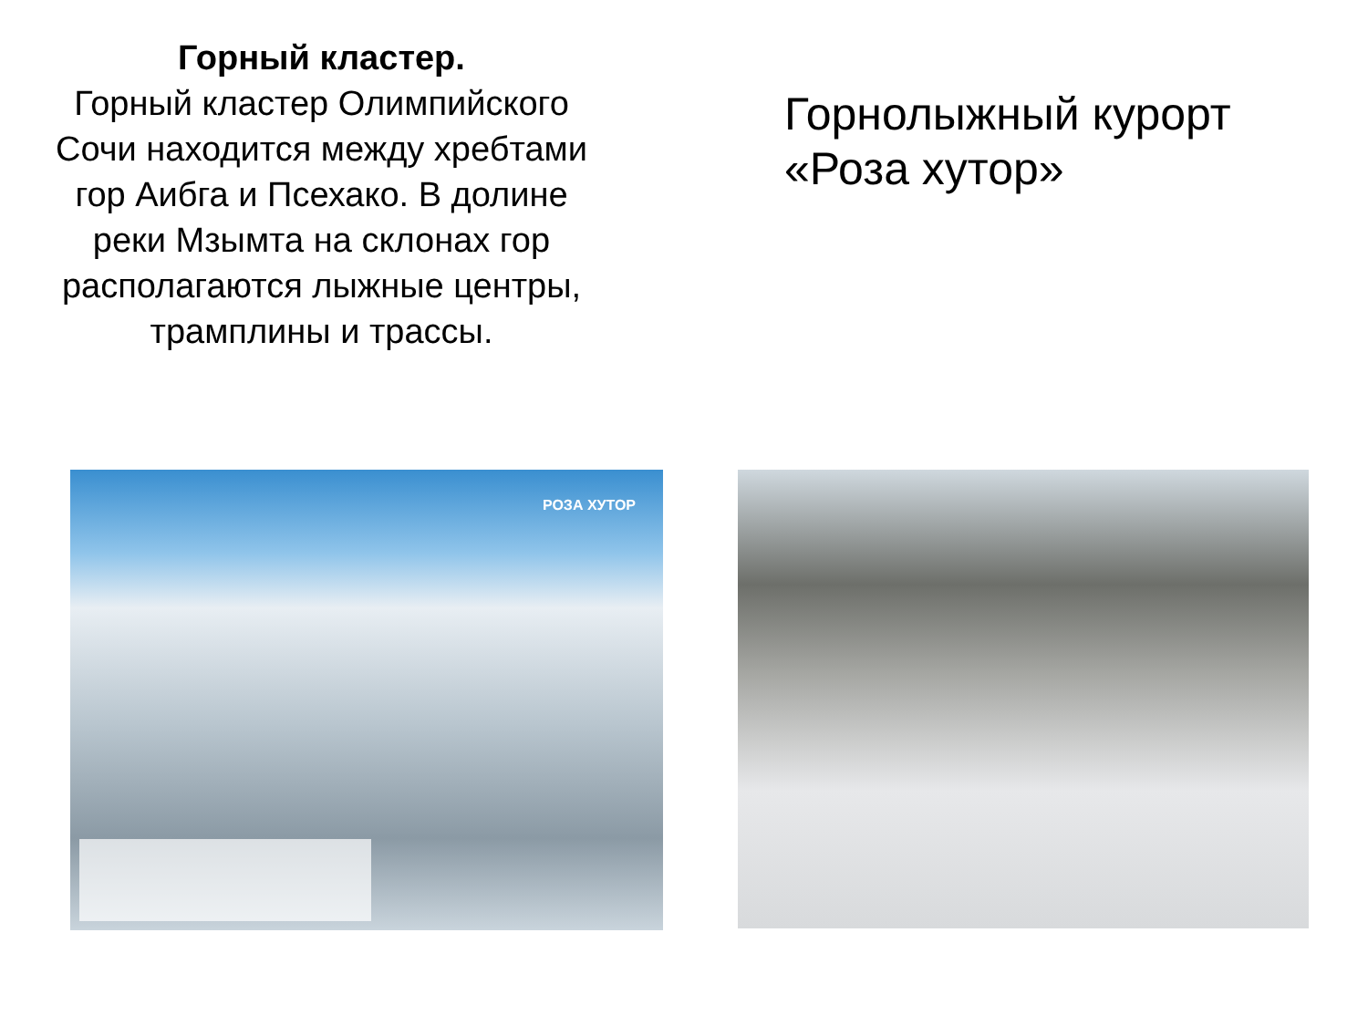Горный кластер.
Горный кластер Олимпийского Сочи находится между хребтами гор Аибга и Псехако. В долине реки Мзымта на склонах гор располагаются лыжные центры, трамплины и трассы.
Горнолыжный курорт
«Роза хутор»
РОЗА ХУТОР